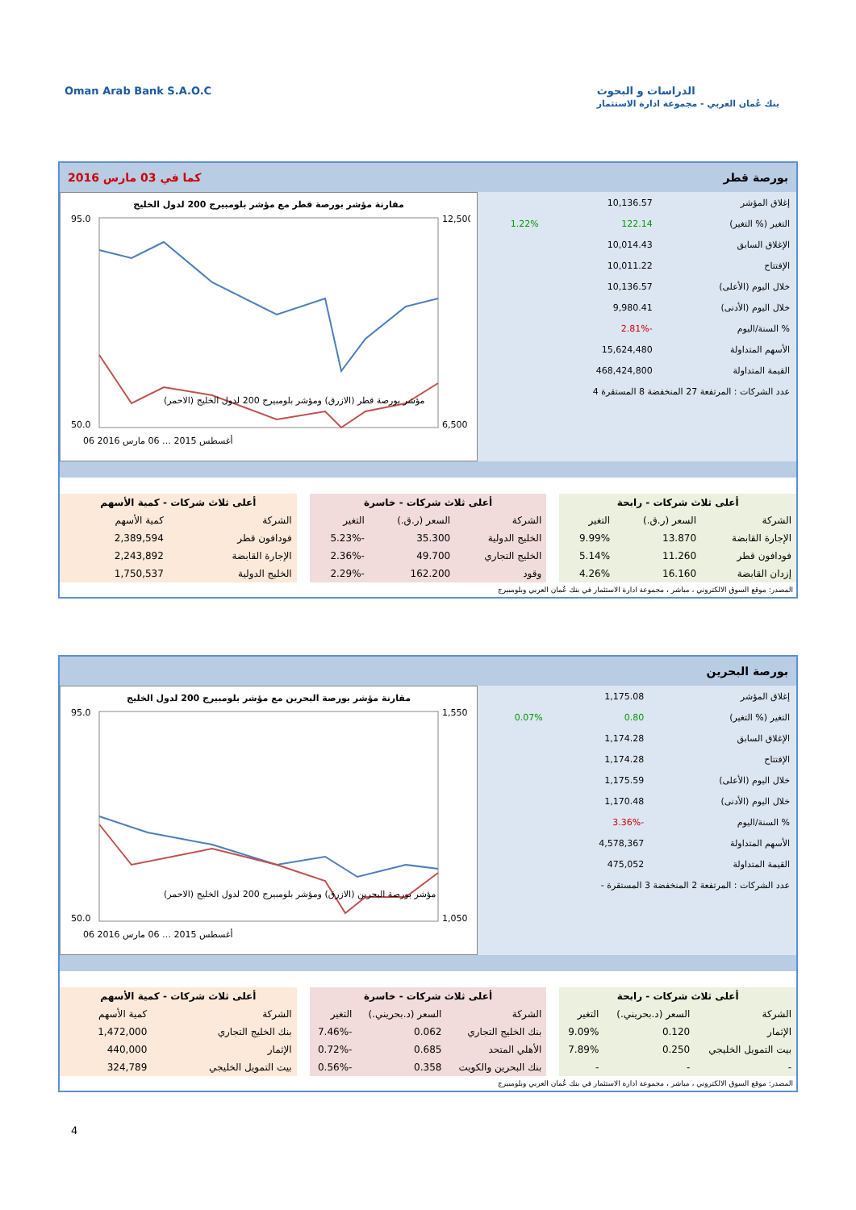Oman Arab Bank S.A.O.C الدراسات و البحوث
بنك عُمان العربي - مجموعة ادارة الاستثمار
بورصة قطر كما في 03 مارس 2016
| إغلاق المؤشر | 10,136.57 | |
| التغير (% التغير) | 122.14 | 1.22% |
| الإغلاق السابق | 10,014.43 | |
| الإفتتاح | 10,011.22 | |
| خلال اليوم (الأعلى) | 10,136.57 | |
| خلال اليوم (الأدنى) | 9,980.41 | |
| % السنة/اليوم | -2.81% | |
| الأسهم المتداولة | 15,624,480 | |
| القيمة المتداولة | 468,424,800 | |
| عدد الشركات : المرتفعة 27 المنخفضة 8 المستقرة 4 | | |
مقارنة مؤشر بورصة قطر مع مؤشر بلومبيرج 200 لدول الخليج
95.0
50.0
12,500
6,500
مؤشر بورصة قطر (الازرق) ومؤشر بلومبيرج 200 لدول الخليج (الاحمر)
06 أغسطس 2015 … 06 مارس 2016
| أعلى ثلاث شركات - رابحة | | |
| --- | --- | --- |
| الشركة | السعر (ر.ق.) | التغير |
| الإجارة القابضة | 13.870 | 9.99% |
| فودافون قطر | 11.260 | 5.14% |
| إزدان القابضة | 16.160 | 4.26% |
| أعلى ثلاث شركات - خاسرة | | |
| --- | --- | --- |
| الشركة | السعر (ر.ق.) | التغير |
| الخليج الدولية | 35.300 | -5.23% |
| الخليج التجاري | 49.700 | -2.36% |
| وقود | 162.200 | -2.29% |
| أعلى ثلاث شركات - كمية الأسهم | |
| --- | --- |
| الشركة | كمية الأسهم |
| فودافون قطر | 2,389,594 |
| الإجارة القابضة | 2,243,892 |
| الخليج الدولية | 1,750,537 |
المصدر: موقع السوق الالكتروني ، مباشر ، مجموعة ادارة الاستثمار في بنك عُمان العربي وبلومبيرج
بورصة البحرين
| إغلاق المؤشر | 1,175.08 | |
| التغير (% التغير) | 0.80 | 0.07% |
| الإغلاق السابق | 1,174.28 | |
| الإفتتاح | 1,174.28 | |
| خلال اليوم (الأعلى) | 1,175.59 | |
| خلال اليوم (الأدنى) | 1,170.48 | |
| % السنة/اليوم | -3.36% | |
| الأسهم المتداولة | 4,578,367 | |
| القيمة المتداولة | 475,052 | |
| عدد الشركات : المرتفعة 2 المنخفضة 3 المستقرة - | | |
مقارنة مؤشر بورصة البحرين مع مؤشر بلومبيرج 200 لدول الخليج
95.0
50.0
1,550
1,050
مؤشر بورصة البحرين (الازرق) ومؤشر بلومبيرج 200 لدول الخليج (الاحمر)
06 أغسطس 2015 … 06 مارس 2016
| أعلى ثلاث شركات - رابحة | | |
| --- | --- | --- |
| الشركة | السعر (د.بحريني.) | التغير |
| الإثمار | 0.120 | 9.09% |
| بيت التمويل الخليجي | 0.250 | 7.89% |
| - | - | - |
| أعلى ثلاث شركات - خاسرة | | |
| --- | --- | --- |
| الشركة | السعر (د.بحريني.) | التغير |
| بنك الخليج التجاري | 0.062 | -7.46% |
| الأهلي المتحد | 0.685 | -0.72% |
| بنك البحرين والكويت | 0.358 | -0.56% |
| أعلى ثلاث شركات - كمية الأسهم | |
| --- | --- |
| الشركة | كمية الأسهم |
| بنك الخليج التجاري | 1,472,000 |
| الإثمار | 440,000 |
| بيت التمويل الخليجي | 324,789 |
المصدر: موقع السوق الالكتروني ، مباشر ، مجموعة ادارة الاستثمار في بنك عُمان العربي وبلومبيرج
4